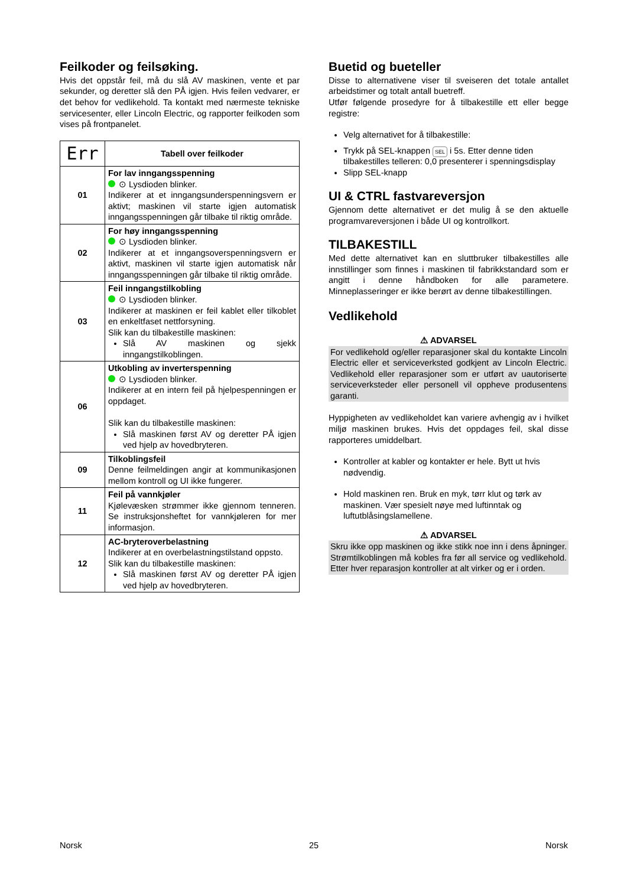Feilkoder og feilsøking.
Hvis det oppstår feil, må du slå AV maskinen, vente et par sekunder, og deretter slå den PÅ igjen. Hvis feilen vedvarer, er det behov for vedlikehold. Ta kontakt med nærmeste tekniske servicesenter, eller Lincoln Electric, og rapporter feilkoden som vises på frontpanelet.
| Err | Tabell over feilkoder |
| 01 | For lav inngangsspenning ⊙ Lysdioden blinker. Indikerer at et inngangsunderspenningsvern er aktivt; maskinen vil starte igjen automatisk inngangsspenningen går tilbake til riktig område. |
| 02 | For høy inngangsspenning ⊙ Lysdioden blinker. Indikerer at et inngangsoverspenningsvern er aktivt, maskinen vil starte igjen automatisk når inngangsspenningen går tilbake til riktig område. |
| 03 | Feil inngangstilkobling ⊙ Lysdioden blinker. Indikerer at maskinen er feil kablet eller tilkoblet en enkeltfaset nettforsyning. Slik kan du tilbakestille maskinen: Slå AV maskinen og sjekk inngangstilkoblingen. |
| 06 | Utkobling av inverterspenning ⊙ Lysdioden blinker. Indikerer at en intern feil på hjelpespenningen er oppdaget. Slik kan du tilbakestille maskinen: Slå maskinen først AV og deretter PÅ igjen ved hjelp av hovedbryteren. |
| 09 | Tilkoblingsfeil Denne feilmeldingen angir at kommunikasjonen mellom kontroll og UI ikke fungerer. |
| 11 | Feil på vannkjøler Kjølevæsken strømmer ikke gjennom tenneren. Se instruksjonsheftet for vannkjøleren for mer informasjon. |
| 12 | AC-bryteroverbelastning Indikerer at en overbelastningstilstand oppsto. Slik kan du tilbakestille maskinen: Slå maskinen først AV og deretter PÅ igjen ved hjelp av hovedbryteren. |
Buetid og bueteller
Disse to alternativene viser til sveiseren det totale antallet arbeidstimer og totalt antall buetreff.
Utfør følgende prosedyre for å tilbakestille ett eller begge registre:
Velg alternativet for å tilbakestille:
Trykk på SEL-knappen SEL i 5s. Etter denne tiden tilbakestilles telleren: 0,0 presenterer i spenningsdisplay
Slipp SEL-knapp
UI & CTRL fastvareversjon
Gjennom dette alternativet er det mulig å se den aktuelle programvareversjonen i både UI og kontrollkort.
TILBAKESTILL
Med dette alternativet kan en sluttbruker tilbakestilles alle innstillinger som finnes i maskinen til fabrikkstandard som er angitt i denne håndboken for alle parametere. Minneplasseringer er ikke berørt av denne tilbakestillingen.
Vedlikehold
⚠ ADVARSEL
For vedlikehold og/eller reparasjoner skal du kontakte Lincoln Electric eller et serviceverksted godkjent av Lincoln Electric. Vedlikehold eller reparasjoner som er utført av uautoriserte serviceverksteder eller personell vil oppheve produsentens garanti.
Hyppigheten av vedlikeholdet kan variere avhengig av i hvilket miljø maskinen brukes. Hvis det oppdages feil, skal disse rapporteres umiddelbart.
Kontroller at kabler og kontakter er hele. Bytt ut hvis nødvendig.
Hold maskinen ren. Bruk en myk, tørr klut og tørk av maskinen. Vær spesielt nøye med luftinntak og luftutblåsingslamellene.
⚠ ADVARSEL
Skru ikke opp maskinen og ikke stikk noe inn i dens åpninger. Strømtilkoblingen må kobles fra før all service og vedlikehold. Etter hver reparasjon kontroller at alt virker og er i orden.
Norsk 25 Norsk